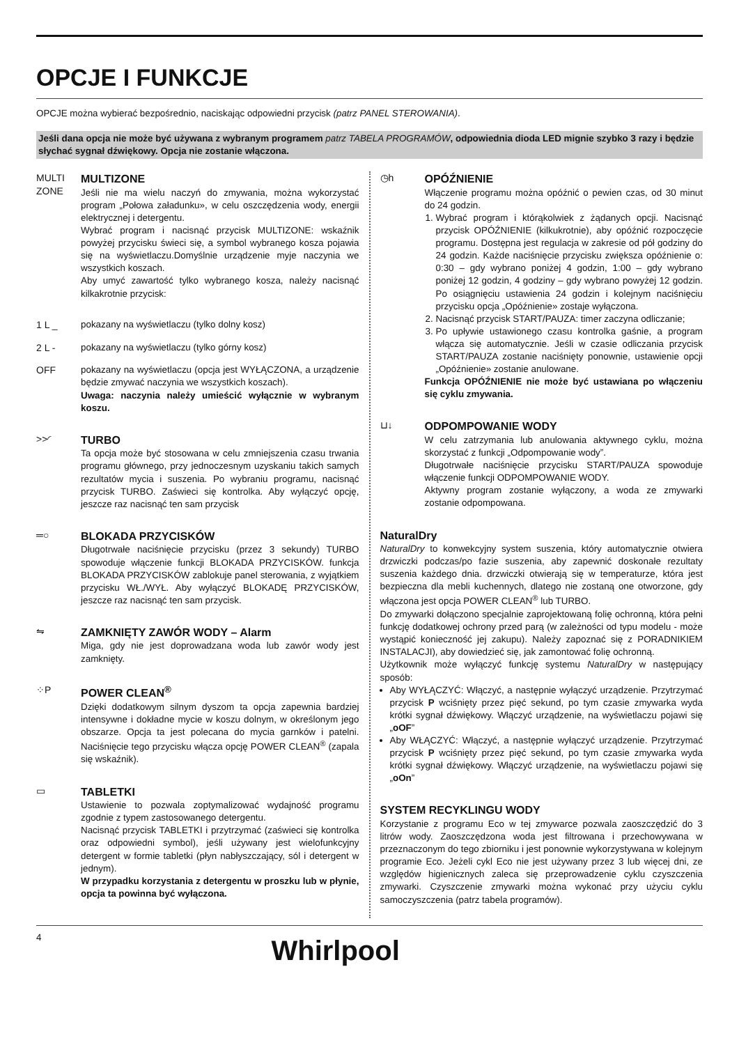OPCJE I FUNKCJE
OPCJE można wybierać bezpośrednio, naciskając odpowiedni przycisk (patrz PANEL STEROWANIA).
Jeśli dana opcja nie może być używana z wybranym programem patrz TABELA PROGRAMÓW, odpowiednia dioda LED mignie szybko 3 razy i będzie słychać sygnał dźwiękowy. Opcja nie zostanie włączona.
MULTI ZONE
MULTIZONE
Jeśli nie ma wielu naczyń do zmywania, można wykorzystać program „Połowa załadunku», w celu oszczędzenia wody, energii elektrycznej i detergentu.
Wybrać program i nacisnąć przycisk MULTIZONE: wskaźnik powyżej przycisku świeci się, a symbol wybranego kosza pojawia się na wyświetlaczu.Domyślnie urządzenie myje naczynia we wszystkich koszach.
Aby umyć zawartość tylko wybranego kosza, należy nacisnąć kilkakrotnie przycisk:
1 L _ pokazany na wyświetlaczu (tylko dolny kosz)
2 L - pokazany na wyświetlaczu (tylko górny kosz)
OFF pokazany na wyświetlaczu (opcja jest WYŁĄCZONA, a urządzenie będzie zmywać naczynia we wszystkich koszach).
Uwaga: naczynia należy umieścić wyłącznie w wybranym koszu.
>>◜ TURBO
Ta opcja może być stosowana w celu zmniejszenia czasu trwania programu głównego, przy jednoczesnym uzyskaniu takich samych rezultatów mycia i suszenia. Po wybraniu programu, nacisnąć przycisk TURBO. Zaświeci się kontrolka. Aby wyłączyć opcję, jeszcze raz nacisnąć ten sam przycisk
═○ BLOKADA PRZYCISKÓW
Długotrwałe naciśnięcie przycisku (przez 3 sekundy) TURBO spowoduje włączenie funkcji BLOKADA PRZYCISKÓW. funkcja BLOKADA PRZYCISKÓW zablokuje panel sterowania, z wyjątkiem przycisku WŁ./WYŁ. Aby wyłączyć BLOKADĘ PRZYCISKÓW, jeszcze raz nacisnąć ten sam przycisk.
⇋ ZAMKNIĘTY ZAWÓR WODY – Alarm
Miga, gdy nie jest doprowadzana woda lub zawór wody jest zamknięty.
⁘P POWER CLEAN<sup>®</sup>
Dzięki dodatkowym silnym dyszom ta opcja zapewnia bardziej intensywne i dokładne mycie w koszu dolnym, w określonym jego obszarze. Opcja ta jest polecana do mycia garnków i patelni. Naciśnięcie tego przycisku włącza opcję POWER CLEAN<sup>®</sup> (zapala się wskaźnik).
▭ TABLETKI
Ustawienie to pozwala zoptymalizować wydajność programu zgodnie z typem zastosowanego detergentu.
Nacisnąć przycisk TABLETKI i przytrzymać (zaświeci się kontrolka oraz odpowiedni symbol), jeśli używany jest wielofunkcyjny detergent w formie tabletki (płyn nabłyszczający, sól i detergent w jednym).
W przypadku korzystania z detergentu w proszku lub w płynie, opcja ta powinna być wyłączona.
◷h OPÓŹNIENIE
Włączenie programu można opóźnić o pewien czas, od 30 minut do 24 godzin.
1. Wybrać program i którąkolwiek z żądanych opcji. Nacisnąć przycisk OPÓŹNIENIE (kilkukrotnie), aby opóźnić rozpoczęcie programu. Dostępna jest regulacja w zakresie od pół godziny do 24 godzin. Każde naciśnięcie przycisku zwiększa opóźnienie o: 0:30 – gdy wybrano poniżej 4 godzin, 1:00 – gdy wybrano poniżej 12 godzin, 4 godziny – gdy wybrano powyżej 12 godzin. Po osiągnięciu ustawienia 24 godzin i kolejnym naciśnięciu przycisku opcja „Opóźnienie» zostaje wyłączona.
2. Nacisnąć przycisk START/PAUZA: timer zaczyna odliczanie;
3. Po upływie ustawionego czasu kontrolka gaśnie, a program włącza się automatycznie. Jeśli w czasie odliczania przycisk START/PAUZA zostanie naciśnięty ponownie, ustawienie opcji „Opóźnienie» zostanie anulowane.
Funkcja OPÓŹNIENIE nie może być ustawiana po włączeniu się cyklu zmywania.
⊔↓ ODPOMPOWANIE WODY
W celu zatrzymania lub anulowania aktywnego cyklu, można skorzystać z funkcji „Odpompowanie wody”.
Długotrwałe naciśnięcie przycisku START/PAUZA spowoduje włączenie funkcji ODPOMPOWANIE WODY.
Aktywny program zostanie wyłączony, a woda ze zmywarki zostanie odpompowana.
NaturalDry
NaturalDry to konwekcyjny system suszenia, który automatycznie otwiera drzwiczki podczas/po fazie suszenia, aby zapewnić doskonałe rezultaty suszenia każdego dnia. drzwiczki otwierają się w temperaturze, która jest bezpieczna dla mebli kuchennych, dlatego nie zostaną one otworzone, gdy włączona jest opcja POWER CLEAN<sup>®</sup> lub TURBO.
Do zmywarki dołączono specjalnie zaprojektowaną folię ochronną, która pełni funkcję dodatkowej ochrony przed parą (w zależności od typu modelu - może wystąpić konieczność jej zakupu). Należy zapoznać się z PORADNIKIEM INSTALACJI), aby dowiedzieć się, jak zamontować folię ochronną.
Użytkownik może wyłączyć funkcję systemu NaturalDry w następujący sposób:
Aby WYŁĄCZYĆ: Włączyć, a następnie wyłączyć urządzenie. Przytrzymać przycisk P wciśnięty przez pięć sekund, po tym czasie zmywarka wyda krótki sygnał dźwiękowy. Włączyć urządzenie, na wyświetlaczu pojawi się „oOF”
Aby WŁĄCZYĆ: Włączyć, a następnie wyłączyć urządzenie. Przytrzymać przycisk P wciśnięty przez pięć sekund, po tym czasie zmywarka wyda krótki sygnał dźwiękowy. Włączyć urządzenie, na wyświetlaczu pojawi się „oOn”
SYSTEM RECYKLINGU WODY
Korzystanie z programu Eco w tej zmywarce pozwala zaoszczędzić do 3 litrów wody. Zaoszczędzona woda jest filtrowana i przechowywana w przeznaczonym do tego zbiorniku i jest ponownie wykorzystywana w kolejnym programie Eco. Jeżeli cykl Eco nie jest używany przez 3 lub więcej dni, ze względów higienicznych zaleca się przeprowadzenie cyklu czyszczenia zmywarki. Czyszczenie zmywarki można wykonać przy użyciu cyklu samoczyszczenia (patrz tabela programów).
4 Whirlpool